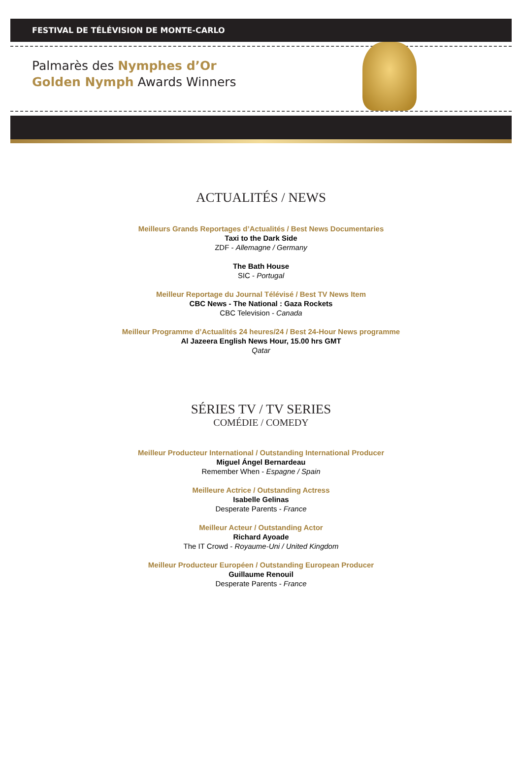FESTIVAL DE TÉLÉVISION DE MONTE-CARLO
Palmarès des Nymphes d’Or
Golden Nymph Awards Winners
ACTUALITÉS / NEWS
Meilleurs Grands Reportages d’Actualités / Best News Documentaries
Taxi to the Dark Side
ZDF - Allemagne / Germany
The Bath House
SIC - Portugal
Meilleur Reportage du Journal Télévisé / Best TV News Item
CBC News - The National : Gaza Rockets
CBC Television - Canada
Meilleur Programme d’Actualités 24 heures/24 / Best 24-Hour News programme
Al Jazeera English News Hour, 15.00 hrs GMT
Qatar
SÉRIES TV / TV SERIES
COMÉDIE / COMEDY
Meilleur Producteur International / Outstanding International Producer
Miguel Ángel Bernardeau
Remember When - Espagne / Spain
Meilleure Actrice / Outstanding Actress
Isabelle Gelinas
Desperate Parents - France
Meilleur Acteur / Outstanding Actor
Richard Ayoade
The IT Crowd - Royaume-Uni / United Kingdom
Meilleur Producteur Européen / Outstanding European Producer
Guillaume Renouil
Desperate Parents - France